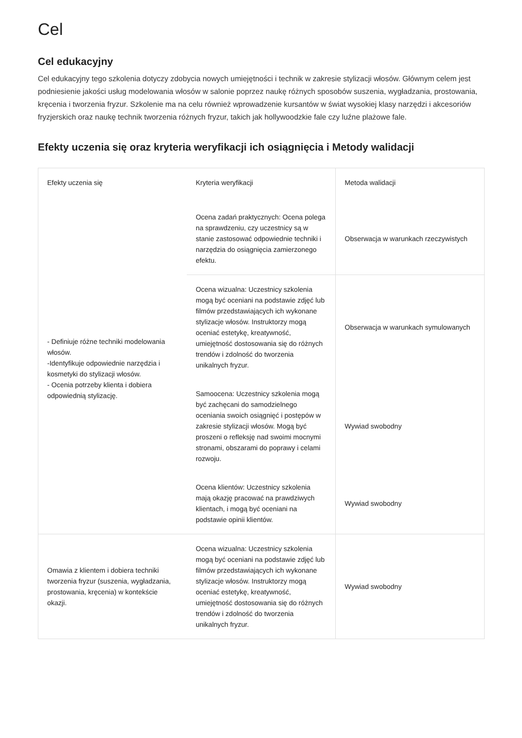Cel
Cel edukacyjny
Cel edukacyjny tego szkolenia dotyczy zdobycia nowych umiejętności i technik w zakresie stylizacji włosów. Głównym celem jest podniesienie jakości usług modelowania włosów w salonie poprzez naukę różnych sposobów suszenia, wygładzania, prostowania, kręcenia i tworzenia fryzur. Szkolenie ma na celu również wprowadzenie kursantów w świat wysokiej klasy narzędzi i akcesoriów fryzjerskich oraz naukę technik tworzenia różnych fryzur, takich jak hollywoodzkie fale czy luźne plażowe fale.
Efekty uczenia się oraz kryteria weryfikacji ich osiągnięcia i Metody walidacji
| Efekty uczenia się | Kryteria weryfikacji | Metoda walidacji |
| --- | --- | --- |
| - Definiuje różne techniki modelowania włosów. -Identyfikuje odpowiednie narzędzia i kosmetyki do stylizacji włosów. - Ocenia potrzeby klienta i dobiera odpowiednią stylizację. | Ocena zadań praktycznych: Ocena polega na sprawdzeniu, czy uczestnicy są w stanie zastosować odpowiednie techniki i narzędzia do osiągnięcia zamierzonego efektu. | Obserwacja w warunkach rzeczywistych |
| | Ocena wizualna: Uczestnicy szkolenia mogą być oceniani na podstawie zdjęć lub filmów przedstawiających ich wykonane stylizacje włosów. Instruktorzy mogą oceniać estetykę, kreatywność, umiejętność dostosowania się do różnych trendów i zdolność do tworzenia unikalnych fryzur. | Obserwacja w warunkach symulowanych |
| | Samoocena: Uczestnicy szkolenia mogą być zachęcani do samodzielnego oceniania swoich osiągnięć i postępów w zakresie stylizacji włosów. Mogą być proszeni o refleksję nad swoimi mocnymi stronami, obszarami do poprawy i celami rozwoju. | Wywiad swobodny |
| | Ocena klientów: Uczestnicy szkolenia mają okazję pracować na prawdziwych klientach, i mogą być oceniani na podstawie opinii klientów. | Wywiad swobodny |
| Omawia z klientem i dobiera techniki tworzenia fryzur (suszenia, wygładzania, prostowania, kręcenia) w kontekście okazji. | Ocena wizualna: Uczestnicy szkolenia mogą być oceniani na podstawie zdjęć lub filmów przedstawiających ich wykonane stylizacje włosów. Instruktorzy mogą oceniać estetykę, kreatywność, umiejętność dostosowania się do różnych trendów i zdolność do tworzenia unikalnych fryzur. | Wywiad swobodny |